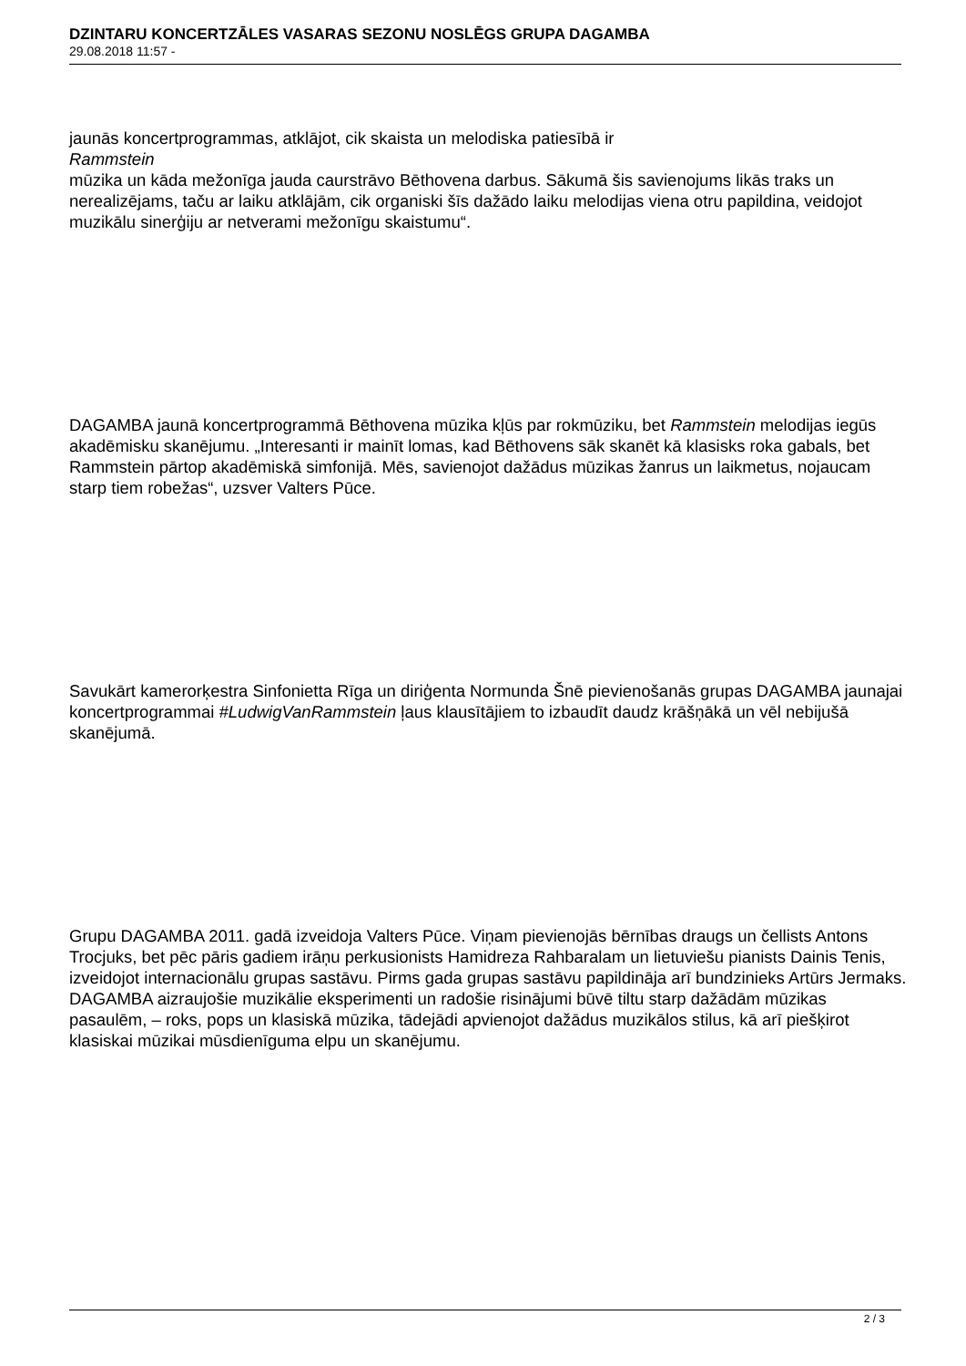DZINTARU KONCERTZĀLES VASARAS SEZONU NOSLĒGS GRUPA DAGAMBA
29.08.2018 11:57 -
jaunās koncertprogrammas, atklājot, cik skaista un melodiska patiesībā ir
Rammstein
mūzika un kāda mežonīga jauda caurstrāvo Bēthovena darbus. Sākumā šis savienojums likās traks un nerealizējams, taču ar laiku atklājām, cik organiski šīs dažādo laiku melodijas viena otru papildina, veidojot muzikālu sinerģiju ar netverami mežonīgu skaistumu“.
DAGAMBA jaunā koncertprogrammā Bēthovena mūzika kļūs par rokmūziku, bet Rammstein melodijas iegūs akadēmisku skanējumu. „Interesanti ir mainīt lomas, kad Bēthovens sāk skanēt kā klasisks roka gabals, bet Rammstein pārtop akadēmiskā simfonijā. Mēs, savienojot dažādus mūzikas žanrus un laikmetus, nojaucam starp tiem robežas“, uzsver Valters Pūce.
Savukārt kamerorķestra Sinfonietta Rīga un diriģenta Normunda Šnē pievienošanās grupas DAGAMBA jaunajai koncertprogrammai #LudwigVanRammstein ļaus klausītājiem to izbaudīt daudz krāšņākā un vēl nebijušā skanējumā.
Grupu DAGAMBA 2011. gadā izveidoja Valters Pūce. Viņam pievienojās bērnības draugs un čellists Antons Trocjuks, bet pēc pāris gadiem irāņu perkusionists Hamidreza Rahbaralam un lietuviešu pianists Dainis Tenis, izveidojot internacionālu grupas sastāvu. Pirms gada grupas sastāvu papildināja arī bundzinieks Artūrs Jermaks. DAGAMBA aizraujošie muzikālie eksperimenti un radošie risinājumi būvē tiltu starp dažādām mūzikas pasaulēm, – roks, pops un klasiskā mūzika, tādejādi apvienojot dažādus muzikālos stilus, kā arī piešķirot klasiskai mūzikai mūsdienīguma elpu un skanējumu.
2 / 3